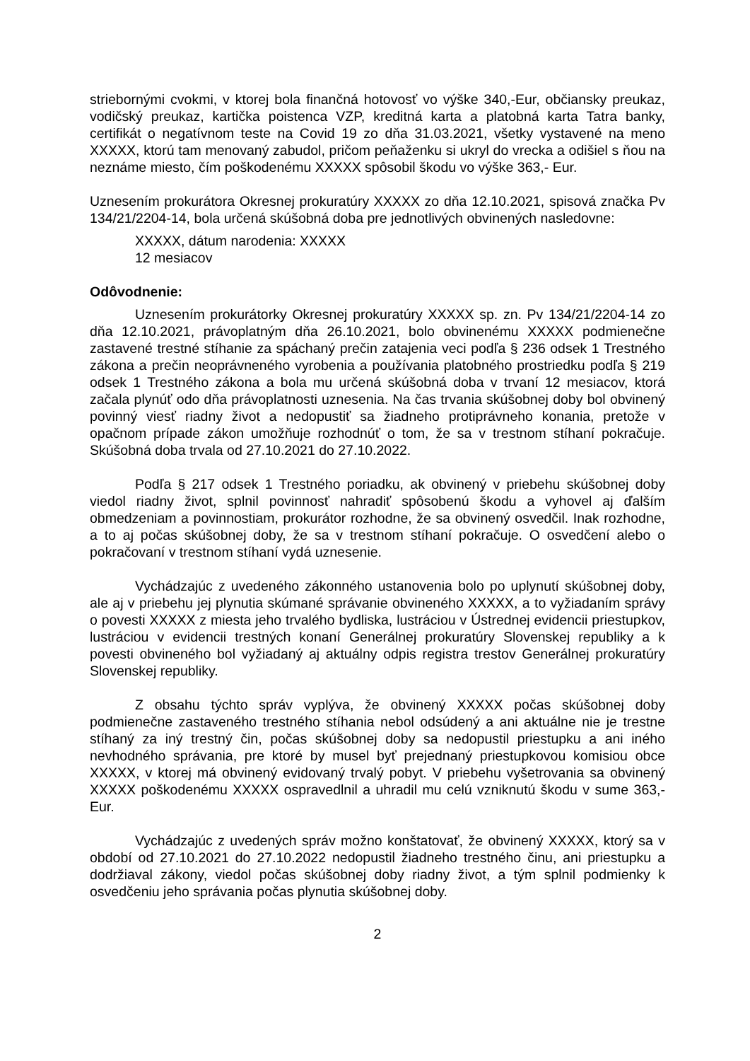striebornými cvokmi, v ktorej bola finančná hotovosť vo výške 340,-Eur, občiansky preukaz, vodičský preukaz, kartička poistenca VZP, kreditná karta a platobná karta Tatra banky, certifikát o negatívnom teste na Covid 19 zo dňa 31.03.2021, všetky vystavené na meno XXXXX, ktorú tam menovaný zabudol, pričom peňaženku si ukryl do vrecka a odišiel s ňou na neznáme miesto, čím poškodenému XXXXX spôsobil škodu vo výške 363,- Eur.
Uznesením prokurátora Okresnej prokuratúry XXXXX zo dňa 12.10.2021, spisová značka Pv 134/21/2204-14, bola určená skúšobná doba pre jednotlivých obvinených nasledovne:
XXXXX, dátum narodenia: XXXXX
12 mesiacov
Odôvodnenie:
Uznesením prokurátorky Okresnej prokuratúry XXXXX sp. zn. Pv 134/21/2204-14 zo dňa 12.10.2021, právoplatným dňa 26.10.2021, bolo obvinenému XXXXX podmienečne zastavené trestné stíhanie za spáchaný prečin zatajenia veci podľa § 236 odsek 1 Trestného zákona a prečin neoprávneného vyrobenia a používania platobného prostriedku podľa § 219 odsek 1 Trestného zákona a bola mu určená skúšobná doba v trvaní 12 mesiacov, ktorá začala plynúť odo dňa právoplatnosti uznesenia. Na čas trvania skúšobnej doby bol obvinený povinný viesť riadny život a nedopustiť sa žiadneho protiprávneho konania, pretože v opačnom prípade zákon umožňuje rozhodnúť o tom, že sa v trestnom stíhaní pokračuje. Skúšobná doba trvala od 27.10.2021 do 27.10.2022.
Podľa § 217 odsek 1 Trestného poriadku, ak obvinený v priebehu skúšobnej doby viedol riadny život, splnil povinnosť nahradiť spôsobenú škodu a vyhovel aj ďalším obmedzeniam a povinnostiam, prokurátor rozhodne, že sa obvinený osvedčil. Inak rozhodne, a to aj počas skúšobnej doby, že sa v trestnom stíhaní pokračuje. O osvedčení alebo o pokračovaní v trestnom stíhaní vydá uznesenie.
Vychádzajúc z uvedeného zákonného ustanovenia bolo po uplynutí skúšobnej doby, ale aj v priebehu jej plynutia skúmané správanie obvineného XXXXX, a to vyžiadaním správy o povesti XXXXX z miesta jeho trvalého bydliska, lustráciou v Ústrednej evidencii priestupkov, lustráciou v evidencii trestných konaní Generálnej prokuratúry Slovenskej republiky a k povesti obvineného bol vyžiadaný aj aktuálny odpis registra trestov Generálnej prokuratúry Slovenskej republiky.
Z obsahu týchto správ vyplýva, že obvinený XXXXX počas skúšobnej doby podmienečne zastaveného trestného stíhania nebol odsúdený a ani aktuálne nie je trestne stíhaný za iný trestný čin, počas skúšobnej doby sa nedopustil priestupku a ani iného nevhodného správania, pre ktoré by musel byť prejednaný priestupkovou komisiou obce XXXXX, v ktorej má obvinený evidovaný trvalý pobyt. V priebehu vyšetrovania sa obvinený XXXXX poškodenému XXXXX ospravedlnil a uhradil mu celú vzniknutú škodu v sume 363,- Eur.
Vychádzajúc z uvedených správ možno konštatovať, že obvinený XXXXX, ktorý sa v období od 27.10.2021 do 27.10.2022 nedopustil žiadneho trestného činu, ani priestupku a dodržiaval zákony, viedol počas skúšobnej doby riadny život, a tým splnil podmienky k osvedčeniu jeho správania počas plynutia skúšobnej doby.
2